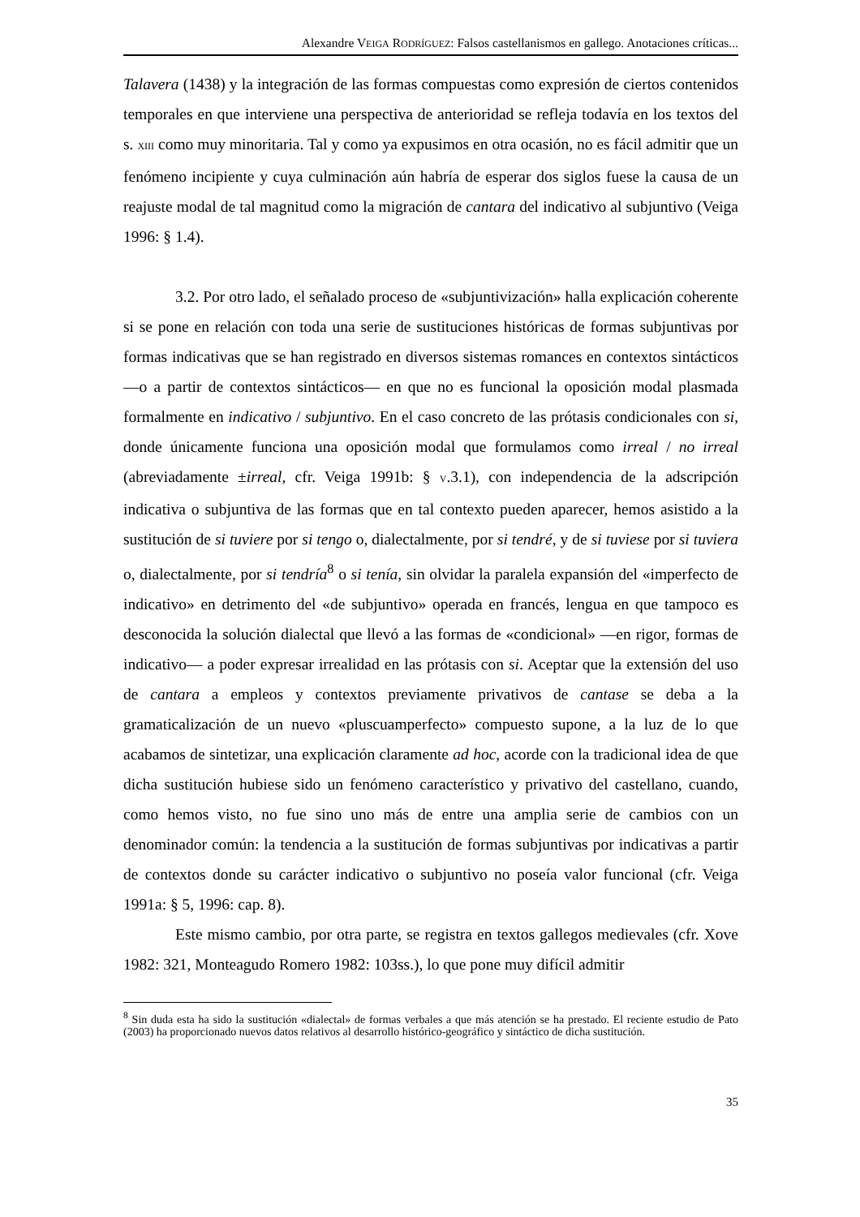Alexandre VEIGA RODRÍGUEZ: Falsos castellanismos en gallego. Anotaciones críticas...
Talavera (1438) y la integración de las formas compuestas como expresión de ciertos contenidos temporales en que interviene una perspectiva de anterioridad se refleja todavía en los textos del s. XIII como muy minoritaria. Tal y como ya expusimos en otra ocasión, no es fácil admitir que un fenómeno incipiente y cuya culminación aún habría de esperar dos siglos fuese la causa de un reajuste modal de tal magnitud como la migración de cantara del indicativo al subjuntivo (Veiga 1996: § 1.4).
3.2. Por otro lado, el señalado proceso de «subjuntivización» halla explicación coherente si se pone en relación con toda una serie de sustituciones históricas de formas subjuntivas por formas indicativas que se han registrado en diversos sistemas romances en contextos sintácticos —o a partir de contextos sintácticos— en que no es funcional la oposición modal plasmada formalmente en indicativo / subjuntivo. En el caso concreto de las prótasis condicionales con si, donde únicamente funciona una oposición modal que formulamos como irreal / no irreal (abreviadamente ±irreal, cfr. Veiga 1991b: § V.3.1), con independencia de la adscripción indicativa o subjuntiva de las formas que en tal contexto pueden aparecer, hemos asistido a la sustitución de si tuviere por si tengo o, dialectalmente, por si tendré, y de si tuviese por si tuviera o, dialectalmente, por si tendría<sup>8</sup> o si tenía, sin olvidar la paralela expansión del «imperfecto de indicativo» en detrimento del «de subjuntivo» operada en francés, lengua en que tampoco es desconocida la solución dialectal que llevó a las formas de «condicional» —en rigor, formas de indicativo— a poder expresar irrealidad en las prótasis con si. Aceptar que la extensión del uso de cantara a empleos y contextos previamente privativos de cantase se deba a la gramaticalización de un nuevo «pluscuamperfecto» compuesto supone, a la luz de lo que acabamos de sintetizar, una explicación claramente ad hoc, acorde con la tradicional idea de que dicha sustitución hubiese sido un fenómeno característico y privativo del castellano, cuando, como hemos visto, no fue sino uno más de entre una amplia serie de cambios con un denominador común: la tendencia a la sustitución de formas subjuntivas por indicativas a partir de contextos donde su carácter indicativo o subjuntivo no poseía valor funcional (cfr. Veiga 1991a: § 5, 1996: cap. 8).
Este mismo cambio, por otra parte, se registra en textos gallegos medievales (cfr. Xove 1982: 321, Monteagudo Romero 1982: 103ss.), lo que pone muy difícil admitir
<sup>8</sup> Sin duda esta ha sido la sustitución «dialectal» de formas verbales a que más atención se ha prestado. El reciente estudio de Pato (2003) ha proporcionado nuevos datos relativos al desarrollo histórico-geográfico y sintáctico de dicha sustitución.
35